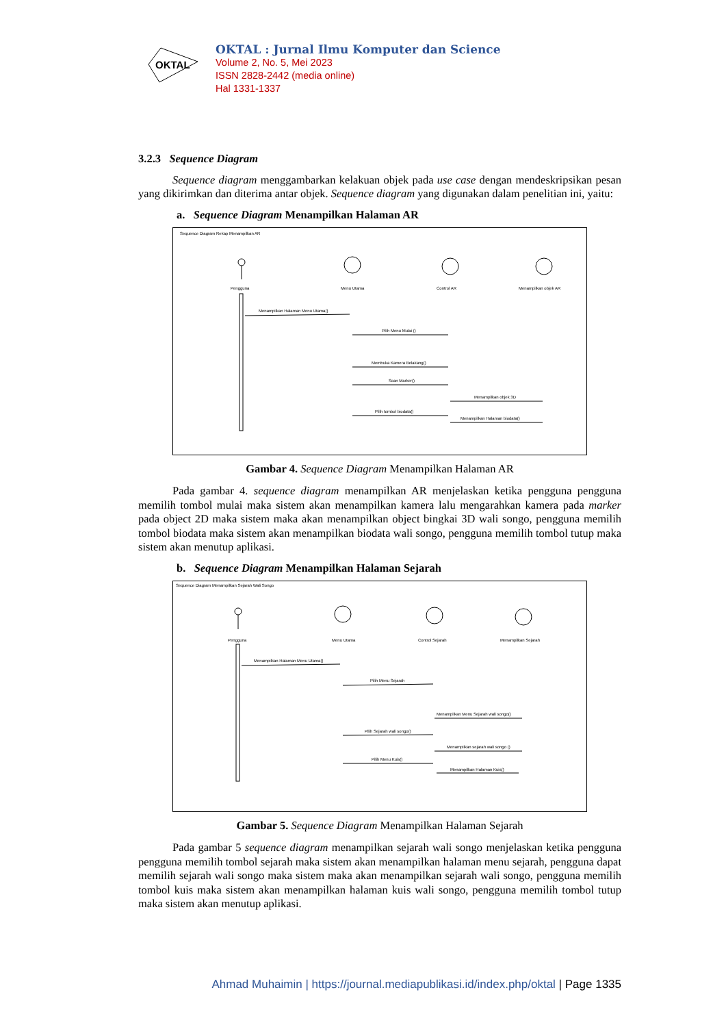OKTAL
OKTAL : Jurnal Ilmu Komputer dan Science
Volume 2, No. 5, Mei 2023
ISSN 2828-2442 (media online)
Hal 1331-1337
3.2.3 Sequence Diagram
Sequence diagram menggambarkan kelakuan objek pada use case dengan mendeskripsikan pesan yang dikirimkan dan diterima antar objek. Sequence diagram yang digunakan dalam penelitian ini, yaitu:
a. Sequence Diagram Menampilkan Halaman AR
Sequence Diagram Rekap Menampilkan AR
Pengguna
Menu Utama
Control AR
Menampilkan objek AR
Menampilkan Halaman Menu Utama()
Pilih Menu Mulai ()
Membuka Kamera Belakang()
Scan Marker()
Menampilkan objek 3D
Pilih tombol biodata()
Menampilkan Halaman biodata()
Gambar 4. Sequence Diagram Menampilkan Halaman AR
Pada gambar 4. sequence diagram menampilkan AR menjelaskan ketika pengguna pengguna memilih tombol mulai maka sistem akan menampilkan kamera lalu mengarahkan kamera pada marker pada object 2D maka sistem maka akan menampilkan object bingkai 3D wali songo, pengguna memilih tombol biodata maka sistem akan menampilkan biodata wali songo, pengguna memilih tombol tutup maka sistem akan menutup aplikasi.
b. Sequence Diagram Menampilkan Halaman Sejarah
Sequence Diagram Menampilkan Sejarah Wali Songo
Pengguna
Menu Utama
Control Sejarah
Menampilkan Sejarah
Menampilkan Halaman Menu Utama()
Pilih Menu Sejarah
Menampilkan Menu Sejarah wali songo()
Pilih Sejarah wali songo()
Menampilkan sejarah wali songo ()
Pilih Menu Kuis()
Menampilkan Halaman Kuis()
Gambar 5. Sequence Diagram Menampilkan Halaman Sejarah
Pada gambar 5 sequence diagram menampilkan sejarah wali songo menjelaskan ketika pengguna pengguna memilih tombol sejarah maka sistem akan menampilkan halaman menu sejarah, pengguna dapat memilih sejarah wali songo maka sistem maka akan menampilkan sejarah wali songo, pengguna memilih tombol kuis maka sistem akan menampilkan halaman kuis wali songo, pengguna memilih tombol tutup maka sistem akan menutup aplikasi.
Ahmad Muhaimin | https://journal.mediapublikasi.id/index.php/oktal | Page 1335